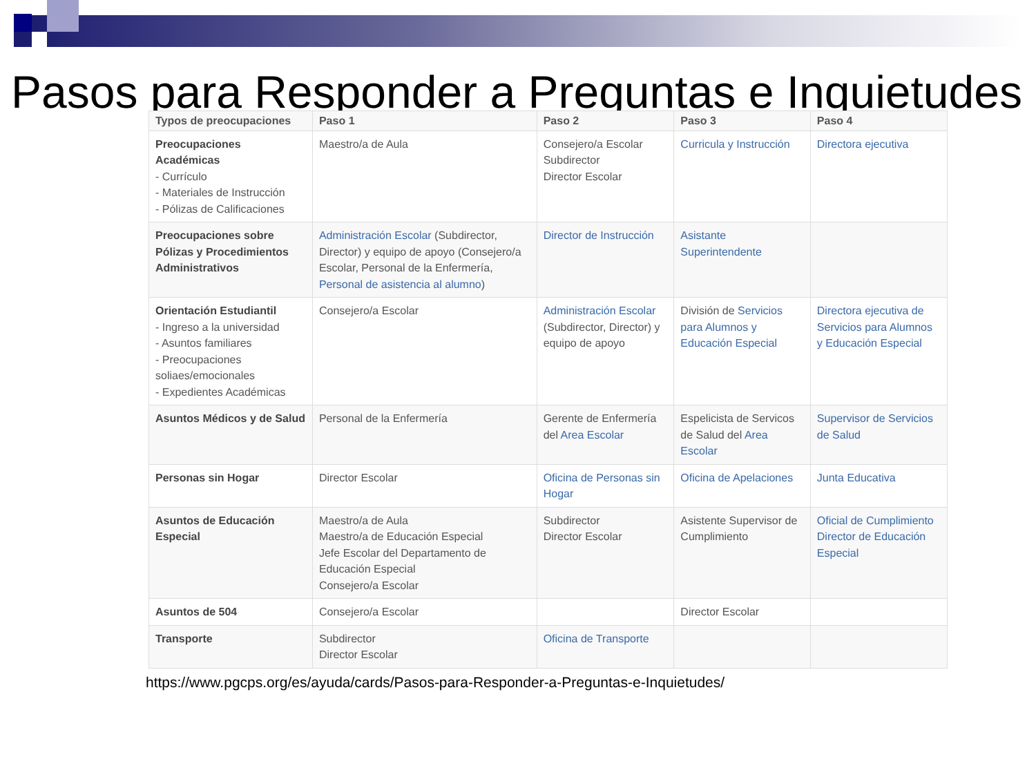Pasos para Responder a Preguntas e Inquietudes
| Typos de preocupaciones | Paso 1 | Paso 2 | Paso 3 | Paso 4 |
| --- | --- | --- | --- | --- |
| Preocupaciones Académicas - Currículo - Materiales de Instrucción - Pólizas de Calificaciones | Maestro/a de Aula | Consejero/a Escolar Subdirector Director Escolar | Curricula y Instrucción | Directora ejecutiva |
| Preocupaciones sobre Pólizas y Procedimientos Administrativos | Administración Escolar (Subdirector, Director) y equipo de apoyo (Consejero/a Escolar, Personal de la Enfermería, Personal de asistencia al alumno ) | Director de Instrucción | Asistante Superintendente | |
| Orientación Estudiantil - Ingreso a la universidad - Asuntos familiares - Preocupaciones soliaes/emocionales - Expedientes Académicas | Consejero/a Escolar | Administración Escolar (Subdirector, Director) y equipo de apoyo | División de Servicios para Alumnos y Educación Especial | Directora ejecutiva de Servicios para Alumnos y Educación Especial |
| Asuntos Médicos y de Salud | Personal de la Enfermería | Gerente de Enfermería del Area Escolar | Espelicista de Servicos de Salud del Area Escolar | Supervisor de Servicios de Salud |
| Personas sin Hogar | Director Escolar | Oficina de Personas sin Hogar | Oficina de Apelaciones | Junta Educativa |
| Asuntos de Educación Especial | Maestro/a de Aula Maestro/a de Educación Especial Jefe Escolar del Departamento de Educación Especial Consejero/a Escolar | Subdirector Director Escolar | Asistente Supervisor de Cumplimiento | Oficial de Cumplimiento Director de Educación Especial |
| Asuntos de 504 | Consejero/a Escolar | | Director Escolar | |
| Transporte | Subdirector Director Escolar | Oficina de Transporte | | |
https://www.pgcps.org/es/ayuda/cards/Pasos-para-Responder-a-Preguntas-e-Inquietudes/